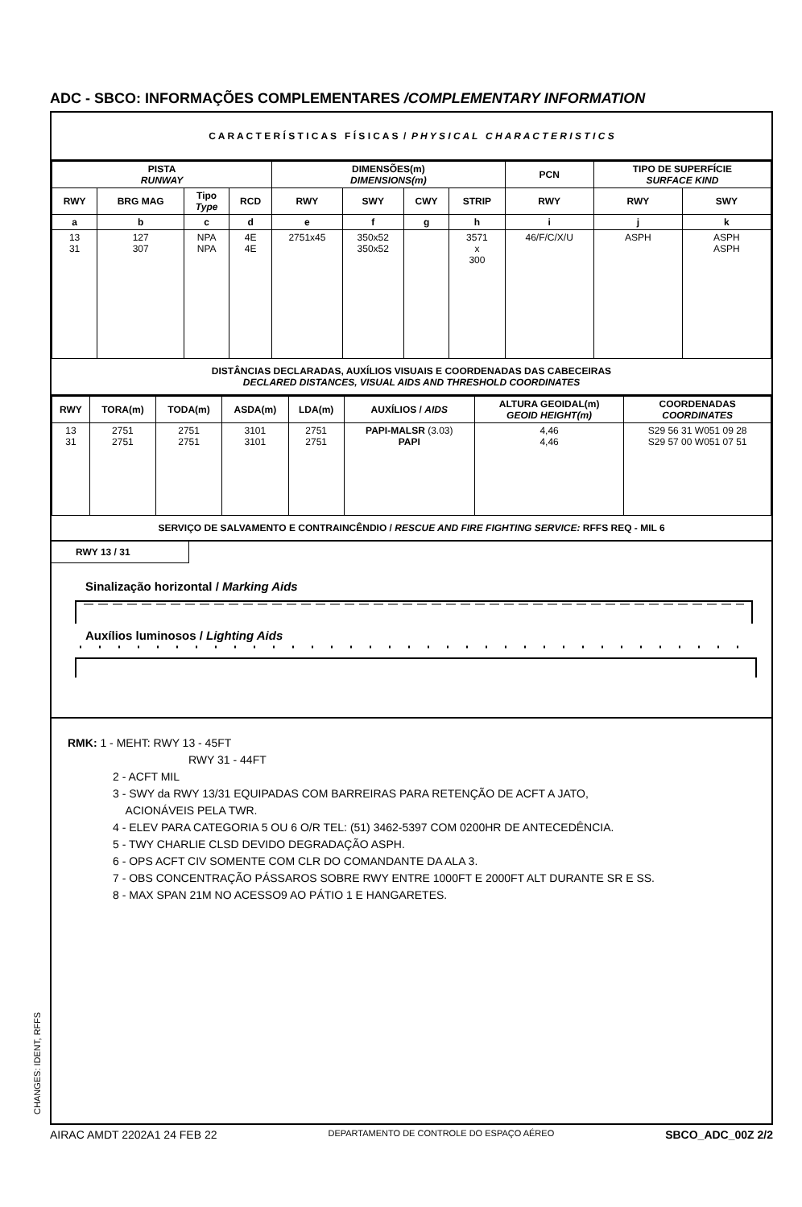ADC - SBCO: INFORMAÇÕES COMPLEMENTARES /COMPLEMENTARY INFORMATION
C A R A C T E R Í S T I C A S F Í S I C A S / P H Y S I C A L C H A R A C T E R I S T I C S
| PISTA RUNWAY | | | | DIMENSÕES(m) DIMENSIONS(m) | | | | PCN | TIPO DE SUPERFÍCIE SURFACE KIND | |
| --- | --- | --- | --- | --- | --- | --- | --- | --- | --- | --- |
| RWY | BRG MAG | Tipo Type | RCD | RWY | SWY | CWY | STRIP | RWY | RWY | SWY |
| a | b | c | d | e | f | g | h | i | j | k |
| 13 31 | 127 307 | NPA NPA | 4E 4E | 2751x45 | 350x52 350x52 | | 3571 x 300 | 46/F/C/X/U | ASPH | ASPH ASPH |
DISTÂNCIAS DECLARADAS, AUXÍLIOS VISUAIS E COORDENADAS DAS CABECEIRAS
DECLARED DISTANCES, VISUAL AIDS AND THRESHOLD COORDINATES
| RWY | TORA(m) | TODA(m) | ASDA(m) | LDA(m) | AUXÍLIOS / AIDS | ALTURA GEOIDAL(m) GEOID HEIGHT(m) | COORDENADAS COORDINATES |
| --- | --- | --- | --- | --- | --- | --- | --- |
| 13 31 | 2751 2751 | 2751 2751 | 3101 3101 | 2751 2751 | PAPI-MALSR (3.03) PAPI | 4,46 4,46 | S29 56 31 W051 09 28 S29 57 00 W051 07 51 |
SERVIÇO DE SALVAMENTO E CONTRAINCÊNDIO / RESCUE AND FIRE FIGHTING SERVICE: RFFS REQ - MIL 6
RWY 13 / 31
Sinalização horizontal / Marking Aids
Auxílios luminosos / Lighting Aids
RMK: 1 - MEHT: RWY 13 - 45FT
RWY 31 - 44FT
2 - ACFT MIL
3 - SWY da RWY 13/31 EQUIPADAS COM BARREIRAS PARA RETENÇÃO DE ACFT A JATO,
ACIONÁVEIS PELA TWR.
4 - ELEV PARA CATEGORIA 5 OU 6 O/R TEL: (51) 3462-5397 COM 0200HR DE ANTECEDÊNCIA.
5 - TWY CHARLIE CLSD DEVIDO DEGRADAÇÃO ASPH.
6 - OPS ACFT CIV SOMENTE COM CLR DO COMANDANTE DA ALA 3.
7 - OBS CONCENTRAÇÃO PÁSSAROS SOBRE RWY ENTRE 1000FT E 2000FT ALT DURANTE SR E SS.
8 - MAX SPAN 21M NO ACESSO9 AO PÁTIO 1 E HANGARETES.
CHANGES: IDENT, RFFS
AIRAC AMDT 2202A1 24 FEB 22 DEPARTAMENTO DE CONTROLE DO ESPAÇO AÉREO SBCO_ADC_00Z 2/2